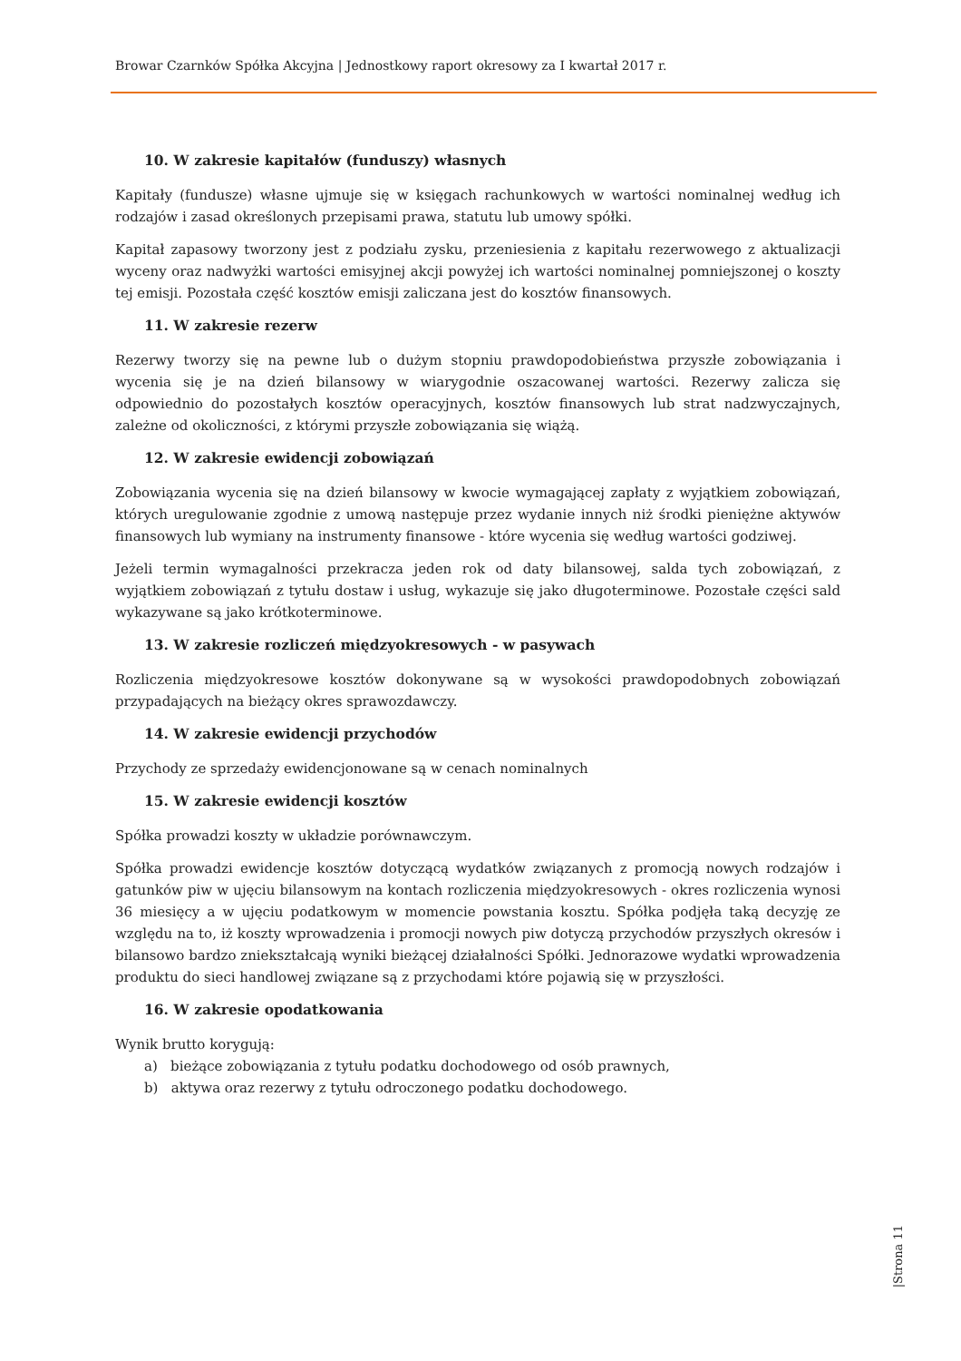Browar Czarnków Spółka Akcyjna | Jednostkowy raport okresowy za I kwartał 2017 r.
10. W zakresie kapitałów (funduszy) własnych
Kapitały (fundusze) własne ujmuje się w księgach rachunkowych w wartości nominalnej według ich rodzajów i zasad określonych przepisami prawa, statutu lub umowy spółki.
Kapitał zapasowy tworzony jest z podziału zysku, przeniesienia z kapitału rezerwowego z aktualizacji wyceny oraz nadwyżki wartości emisyjnej akcji powyżej ich wartości nominalnej pomniejszonej o koszty tej emisji. Pozostała część kosztów emisji zaliczana jest do kosztów finansowych.
11. W zakresie rezerw
Rezerwy tworzy się na pewne lub o dużym stopniu prawdopodobieństwa przyszłe zobowiązania i wycenia się je na dzień bilansowy w wiarygodnie oszacowanej wartości. Rezerwy zalicza się odpowiednio do pozostałych kosztów operacyjnych, kosztów finansowych lub strat nadzwyczajnych, zależne od okoliczności, z którymi przyszłe zobowiązania się wiążą.
12. W zakresie ewidencji zobowiązań
Zobowiązania wycenia się na dzień bilansowy w kwocie wymagającej zapłaty z wyjątkiem zobowiązań, których uregulowanie zgodnie z umową następuje przez wydanie innych niż środki pieniężne aktywów finansowych lub wymiany na instrumenty finansowe - które wycenia się według wartości godziwej.
Jeżeli termin wymagalności przekracza jeden rok od daty bilansowej, salda tych zobowiązań, z wyjątkiem zobowiązań z tytułu dostaw i usług, wykazuje się jako długoterminowe. Pozostałe części sald wykazywane są jako krótkoterminowe.
13. W zakresie rozliczeń międzyokresowych - w pasywach
Rozliczenia międzyokresowe kosztów dokonywane są w wysokości prawdopodobnych zobowiązań przypadających na bieżący okres sprawozdawczy.
14. W zakresie ewidencji przychodów
Przychody ze sprzedaży ewidencjonowane są w cenach nominalnych
15. W zakresie ewidencji kosztów
Spółka prowadzi koszty w układzie porównawczym.
Spółka prowadzi ewidencje kosztów dotyczącą wydatków związanych z promocją nowych rodzajów i gatunków piw w ujęciu bilansowym na kontach rozliczenia międzyokresowych - okres rozliczenia wynosi 36 miesięcy a w ujęciu podatkowym w momencie powstania kosztu. Spółka podjęła taką decyzję ze względu na to, iż koszty wprowadzenia i promocji nowych piw dotyczą przychodów przyszłych okresów i bilansowo bardzo zniekształcają wyniki bieżącej działalności Spółki. Jednorazowe wydatki wprowadzenia produktu do sieci handlowej związane są z przychodami które pojawią się w przyszłości.
16. W zakresie opodatkowania
Wynik brutto korygują:
a) bieżące zobowiązania z tytułu podatku dochodowego od osób prawnych,
b) aktywa oraz rezerwy z tytułu odroczonego podatku dochodowego.
|Strona 11